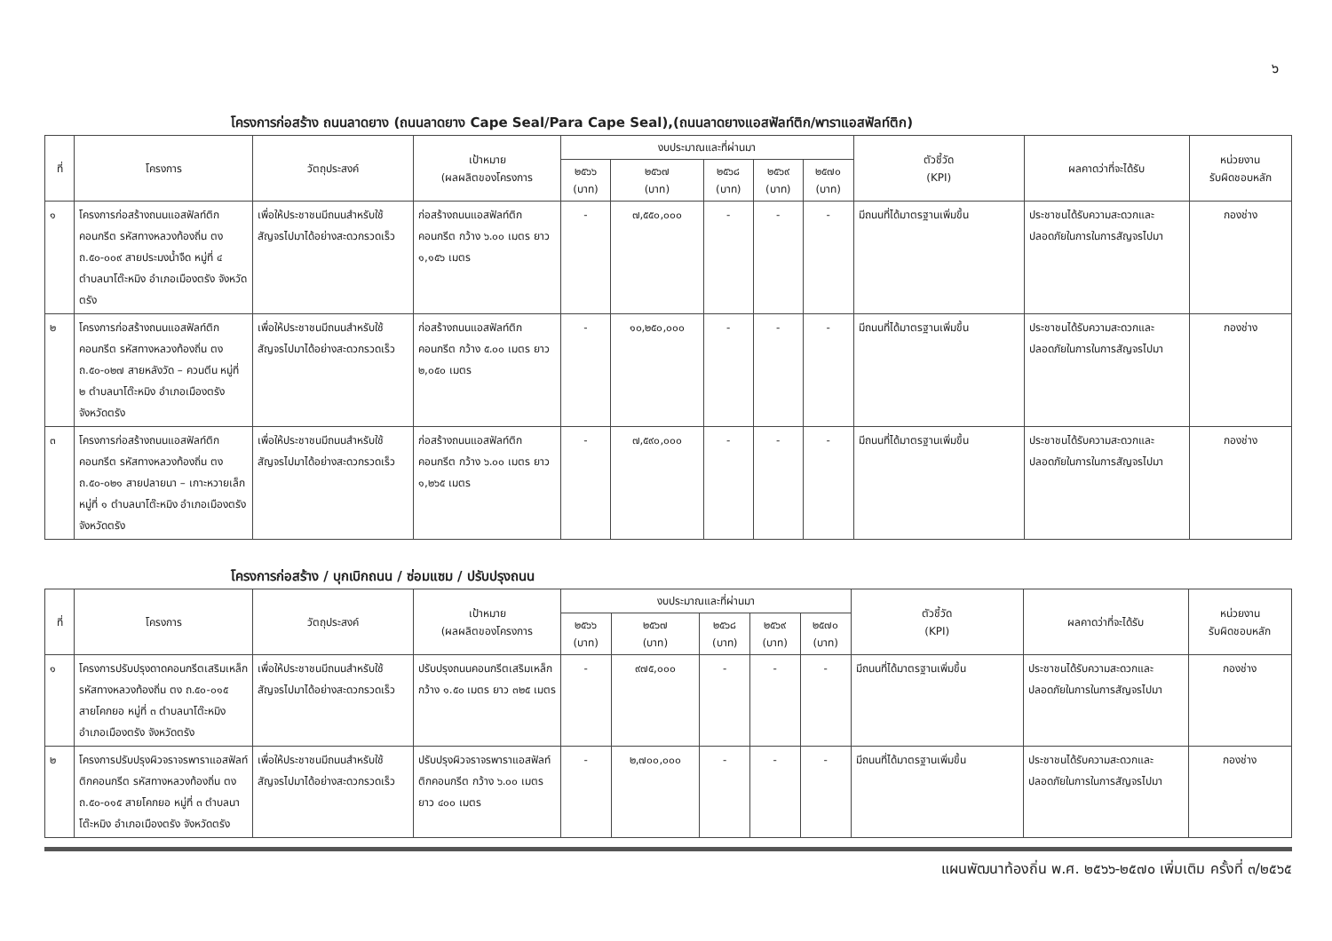๖
โครงการก่อสร้าง ถนนลาดยาง (ถนนลาดยาง Cape Seal/Para Cape Seal),(ถนนลาดยางแอสฟัลท์ติก/พาราแอสฟัลท์ติก)
| ที่ | โครงการ | วัตถุประสงค์ | เป้าหมาย (ผลผลิตของโครงการ | งบประมาณและที่ผ่านมา | | | | | ตัวชี้วัด (KPI) | ผลคาดว่าที่จะได้รับ | หน่วยงาน รับผิดชอบหลัก |
| --- | --- | --- | --- | --- | --- | --- | --- | --- | --- | --- | --- |
| | | | | ๒๕๖๖ (บาท) | ๒๕๖๗ (บาท) | ๒๕๖๘ (บาท) | ๒๕๖๙ (บาท) | ๒๕๗๐ (บาท) | | | |
| ๑ | โครงการก่อสร้างถนนแอสฟัลท์ติกคอนกรีต รหัสทางหลวงท้องถิ่น ตง ถ.๕๐-๐๐๙ สายประมงน้ำจืด หมู่ที่ ๔ ตำบลนาโต๊ะหมิง อำเภอเมืองตรัง จังหวัดตรัง | เพื่อให้ประชาชนมีถนนสำหรับใช้สัญจรไปมาได้อย่างสะดวกรวดเร็ว | ก่อสร้างถนนแอสฟัลท์ติกคอนกรีต กว้าง ๖.๐๐ เมตร ยาว ๑,๑๕๖ เมตร | - | ๗,๕๕๐,๐๐๐ | - | - | - | มีถนนที่ได้มาตรฐานเพิ่มขึ้น | ประชาชนได้รับความสะดวกและปลอดภัยในการในการสัญจรไปมา | กองช่าง |
| ๒ | โครงการก่อสร้างถนนแอสฟัลท์ติกคอนกรีต รหัสทางหลวงท้องถิ่น ตง ถ.๕๐-๐๒๗ สายหลังวัด – ควนตีน หมู่ที่ ๒ ตำบลนาโต๊ะหมิง อำเภอเมืองตรัง จังหวัดตรัง | เพื่อให้ประชาชนมีถนนสำหรับใช้สัญจรไปมาได้อย่างสะดวกรวดเร็ว | ก่อสร้างถนนแอสฟัลท์ติกคอนกรีต กว้าง ๕.๐๐ เมตร ยาว ๒,๐๕๐ เมตร | - | ๑๐,๒๕๐,๐๐๐ | - | - | - | มีถนนที่ได้มาตรฐานเพิ่มขึ้น | ประชาชนได้รับความสะดวกและปลอดภัยในการในการสัญจรไปมา | กองช่าง |
| ๓ | โครงการก่อสร้างถนนแอสฟัลท์ติกคอนกรีต รหัสทางหลวงท้องถิ่น ตง ถ.๕๐-๐๒๑ สายปลายนา – เกาะหวายเล็ก หมู่ที่ ๑ ตำบลนาโต๊ะหมิง อำเภอเมืองตรัง จังหวัดตรัง | เพื่อให้ประชาชนมีถนนสำหรับใช้สัญจรไปมาได้อย่างสะดวกรวดเร็ว | ก่อสร้างถนนแอสฟัลท์ติกคอนกรีต กว้าง ๖.๐๐ เมตร ยาว ๑,๒๖๕ เมตร | - | ๗,๕๙๐,๐๐๐ | - | - | - | มีถนนที่ได้มาตรฐานเพิ่มขึ้น | ประชาชนได้รับความสะดวกและปลอดภัยในการในการสัญจรไปมา | กองช่าง |
โครงการก่อสร้าง / บุกเบิกถนน / ซ่อมแซม / ปรับปรุงถนน
| ที่ | โครงการ | วัตถุประสงค์ | เป้าหมาย (ผลผลิตของโครงการ | งบประมาณและที่ผ่านมา | | | | | ตัวชี้วัด (KPI) | ผลคาดว่าที่จะได้รับ | หน่วยงาน รับผิดชอบหลัก |
| --- | --- | --- | --- | --- | --- | --- | --- | --- | --- | --- | --- |
| | | | | ๒๕๖๖ (บาท) | ๒๕๖๗ (บาท) | ๒๕๖๘ (บาท) | ๒๕๖๙ (บาท) | ๒๕๗๐ (บาท) | | | |
| ๑ | โครงการปรับปรุงดาดคอนกรีตเสริมเหล็ก รหัสทางหลวงท้องถิ่น ตง ถ.๕๐-๐๑๕ สายโคกยอ หมู่ที่ ๓ ตำบลนาโต๊ะหมิง อำเภอเมืองตรัง จังหวัดตรัง | เพื่อให้ประชาชนมีถนนสำหรับใช้สัญจรไปมาได้อย่างสะดวกรวดเร็ว | ปรับปรุงถนนคอนกรีตเสริมเหล็ก กว้าง ๑.๕๐ เมตร ยาว ๓๒๕ เมตร | - | ๙๗๕,๐๐๐ | - | - | - | มีถนนที่ได้มาตรฐานเพิ่มขึ้น | ประชาชนได้รับความสะดวกและปลอดภัยในการในการสัญจรไปมา | กองช่าง |
| ๒ | โครงการปรับปรุงผิวจราจรพาราแอสฟัลท์ติกคอนกรีต รหัสทางหลวงท้องถิ่น ตง ถ.๕๐-๐๑๕ สายโคกยอ หมู่ที่ ๓ ตำบลนาโต๊ะหมิง อำเภอเมืองตรัง จังหวัดตรัง | เพื่อให้ประชาชนมีถนนสำหรับใช้สัญจรไปมาได้อย่างสะดวกรวดเร็ว | ปรับปรุงผิวจราจรพาราแอสฟัลท์ติกคอนกรีต กว้าง ๖.๐๐ เมตร ยาว ๔๐๐ เมตร | - | ๒,๗๐๐,๐๐๐ | - | - | - | มีถนนที่ได้มาตรฐานเพิ่มขึ้น | ประชาชนได้รับความสะดวกและปลอดภัยในการในการสัญจรไปมา | กองช่าง |
แผนพัฒนาท้องถิ่น พ.ศ. ๒๕๖๖-๒๕๗๐ เพิ่มเติม ครั้งที่ ๓/๒๕๖๕